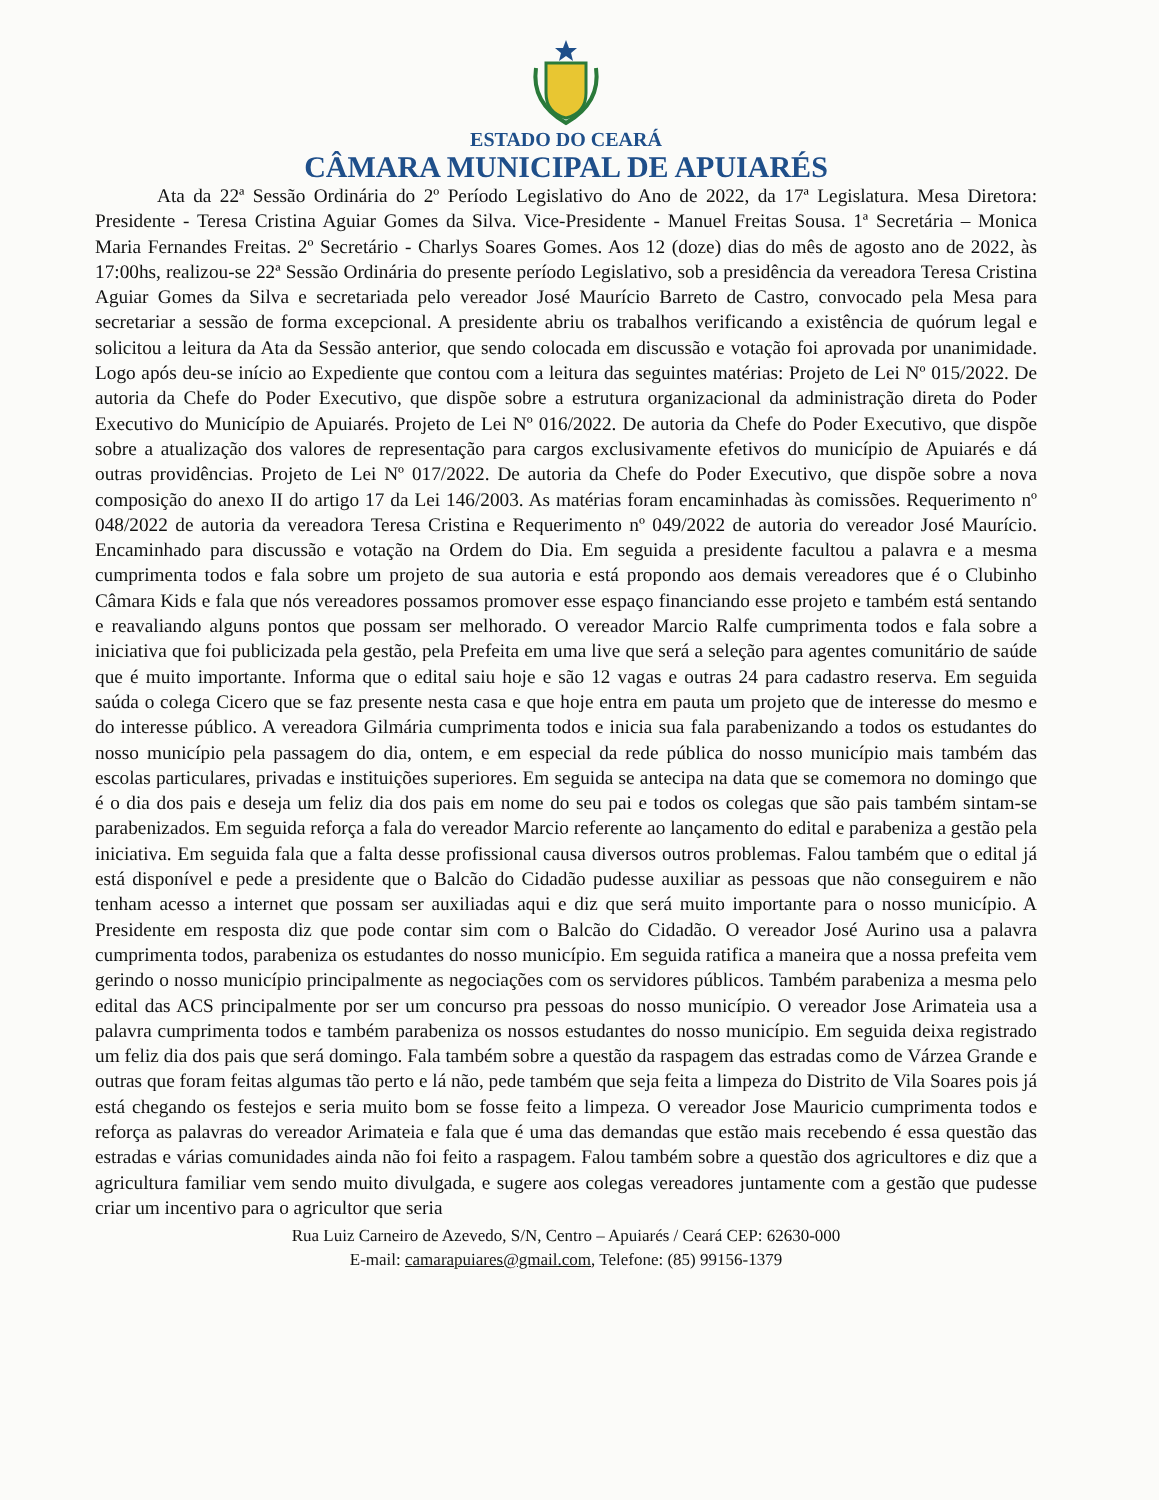ESTADO DO CEARÁ
CÂMARA MUNICIPAL DE APUIARÉS
Ata da 22ª Sessão Ordinária do 2º Período Legislativo do Ano de 2022, da 17ª Legislatura. Mesa Diretora: Presidente - Teresa Cristina Aguiar Gomes da Silva. Vice-Presidente - Manuel Freitas Sousa. 1ª Secretária – Monica Maria Fernandes Freitas. 2º Secretário - Charlys Soares Gomes. Aos 12 (doze) dias do mês de agosto ano de 2022, às 17:00hs, realizou-se 22ª Sessão Ordinária do presente período Legislativo, sob a presidência da vereadora Teresa Cristina Aguiar Gomes da Silva e secretariada pelo vereador José Maurício Barreto de Castro, convocado pela Mesa para secretariar a sessão de forma excepcional. A presidente abriu os trabalhos verificando a existência de quórum legal e solicitou a leitura da Ata da Sessão anterior, que sendo colocada em discussão e votação foi aprovada por unanimidade. Logo após deu-se início ao Expediente que contou com a leitura das seguintes matérias: Projeto de Lei Nº 015/2022. De autoria da Chefe do Poder Executivo, que dispõe sobre a estrutura organizacional da administração direta do Poder Executivo do Município de Apuiarés. Projeto de Lei Nº 016/2022. De autoria da Chefe do Poder Executivo, que dispõe sobre a atualização dos valores de representação para cargos exclusivamente efetivos do município de Apuiarés e dá outras providências. Projeto de Lei Nº 017/2022. De autoria da Chefe do Poder Executivo, que dispõe sobre a nova composição do anexo II do artigo 17 da Lei 146/2003. As matérias foram encaminhadas às comissões. Requerimento nº 048/2022 de autoria da vereadora Teresa Cristina e Requerimento nº 049/2022 de autoria do vereador José Maurício. Encaminhado para discussão e votação na Ordem do Dia. Em seguida a presidente facultou a palavra e a mesma cumprimenta todos e fala sobre um projeto de sua autoria e está propondo aos demais vereadores que é o Clubinho Câmara Kids e fala que nós vereadores possamos promover esse espaço financiando esse projeto e também está sentando e reavaliando alguns pontos que possam ser melhorado. O vereador Marcio Ralfe cumprimenta todos e fala sobre a iniciativa que foi publicizada pela gestão, pela Prefeita em uma live que será a seleção para agentes comunitário de saúde que é muito importante. Informa que o edital saiu hoje e são 12 vagas e outras 24 para cadastro reserva. Em seguida saúda o colega Cicero que se faz presente nesta casa e que hoje entra em pauta um projeto que de interesse do mesmo e do interesse público. A vereadora Gilmária cumprimenta todos e inicia sua fala parabenizando a todos os estudantes do nosso município pela passagem do dia, ontem, e em especial da rede pública do nosso município mais também das escolas particulares, privadas e instituições superiores. Em seguida se antecipa na data que se comemora no domingo que é o dia dos pais e deseja um feliz dia dos pais em nome do seu pai e todos os colegas que são pais também sintam-se parabenizados. Em seguida reforça a fala do vereador Marcio referente ao lançamento do edital e parabeniza a gestão pela iniciativa. Em seguida fala que a falta desse profissional causa diversos outros problemas. Falou também que o edital já está disponível e pede a presidente que o Balcão do Cidadão pudesse auxiliar as pessoas que não conseguirem e não tenham acesso a internet que possam ser auxiliadas aqui e diz que será muito importante para o nosso município. A Presidente em resposta diz que pode contar sim com o Balcão do Cidadão. O vereador José Aurino usa a palavra cumprimenta todos, parabeniza os estudantes do nosso município. Em seguida ratifica a maneira que a nossa prefeita vem gerindo o nosso município principalmente as negociações com os servidores públicos. Também parabeniza a mesma pelo edital das ACS principalmente por ser um concurso pra pessoas do nosso município. O vereador Jose Arimateia usa a palavra cumprimenta todos e também parabeniza os nossos estudantes do nosso município. Em seguida deixa registrado um feliz dia dos pais que será domingo. Fala também sobre a questão da raspagem das estradas como de Várzea Grande e outras que foram feitas algumas tão perto e lá não, pede também que seja feita a limpeza do Distrito de Vila Soares pois já está chegando os festejos e seria muito bom se fosse feito a limpeza. O vereador Jose Mauricio cumprimenta todos e reforça as palavras do vereador Arimateia e fala que é uma das demandas que estão mais recebendo é essa questão das estradas e várias comunidades ainda não foi feito a raspagem. Falou também sobre a questão dos agricultores e diz que a agricultura familiar vem sendo muito divulgada, e sugere aos colegas vereadores juntamente com a gestão que pudesse criar um incentivo para o agricultor que seria
Rua Luiz Carneiro de Azevedo, S/N, Centro – Apuiarés / Ceará CEP: 62630-000
E-mail: camarapuiares@gmail.com, Telefone: (85) 99156-1379